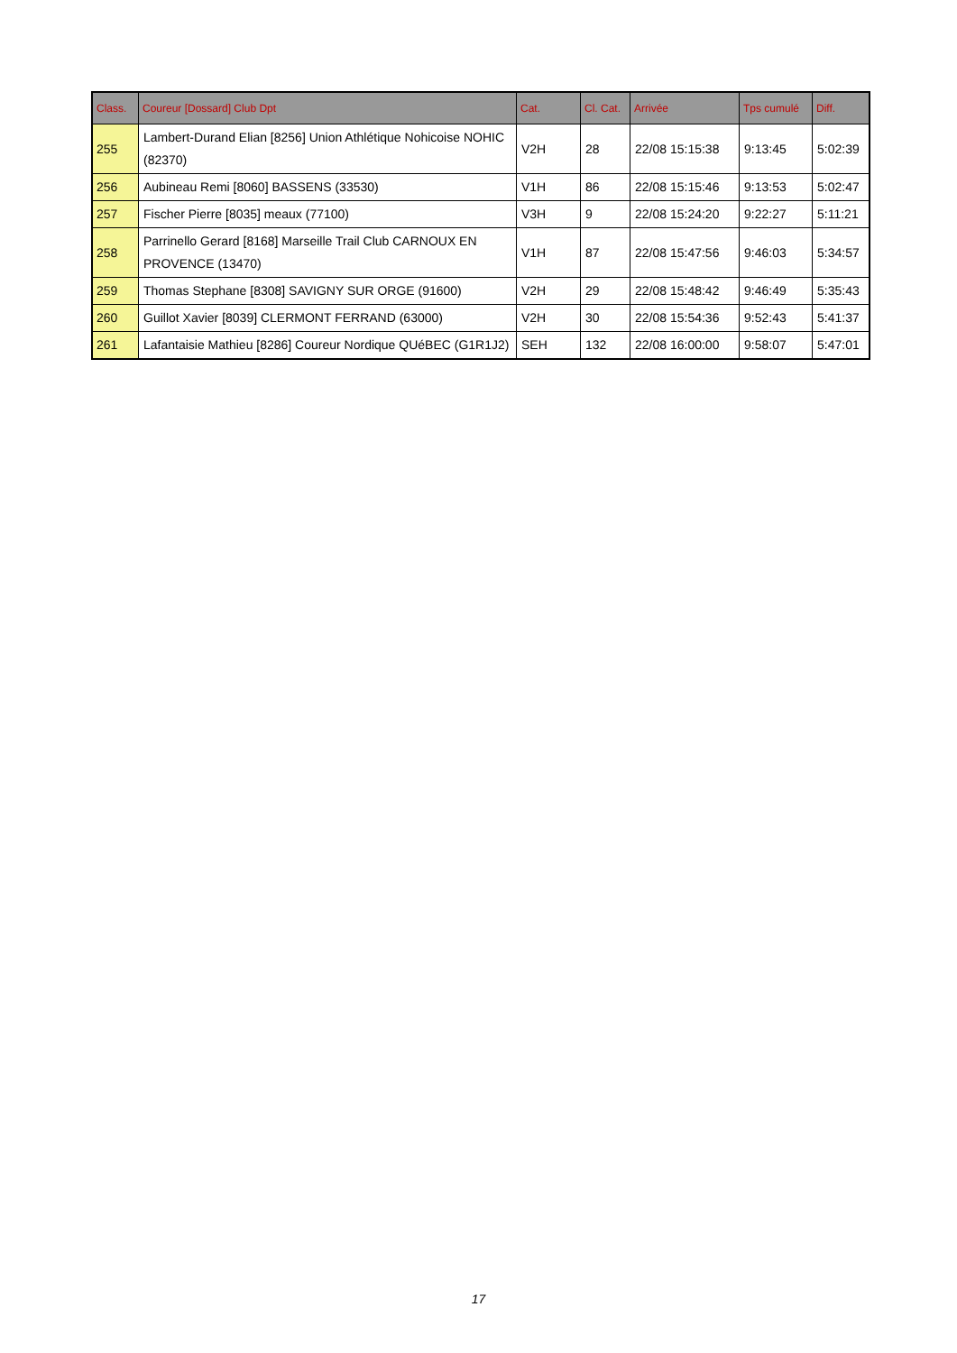| Class. | Coureur [Dossard] Club Dpt | Cat. | Cl. Cat. | Arrivée | Tps cumulé | Diff. |
| --- | --- | --- | --- | --- | --- | --- |
| 255 | Lambert-Durand Elian [8256] Union Athlétique Nohicoise NOHIC (82370) | V2H | 28 | 22/08 15:15:38 | 9:13:45 | 5:02:39 |
| 256 | Aubineau Remi [8060] BASSENS (33530) | V1H | 86 | 22/08 15:15:46 | 9:13:53 | 5:02:47 |
| 257 | Fischer Pierre [8035] meaux (77100) | V3H | 9 | 22/08 15:24:20 | 9:22:27 | 5:11:21 |
| 258 | Parrinello Gerard [8168] Marseille Trail Club CARNOUX EN PROVENCE (13470) | V1H | 87 | 22/08 15:47:56 | 9:46:03 | 5:34:57 |
| 259 | Thomas Stephane [8308] SAVIGNY SUR ORGE (91600) | V2H | 29 | 22/08 15:48:42 | 9:46:49 | 5:35:43 |
| 260 | Guillot Xavier [8039] CLERMONT FERRAND (63000) | V2H | 30 | 22/08 15:54:36 | 9:52:43 | 5:41:37 |
| 261 | Lafantaisie Mathieu [8286] Coureur Nordique QUéBEC (G1R1J2) | SEH | 132 | 22/08 16:00:00 | 9:58:07 | 5:47:01 |
17